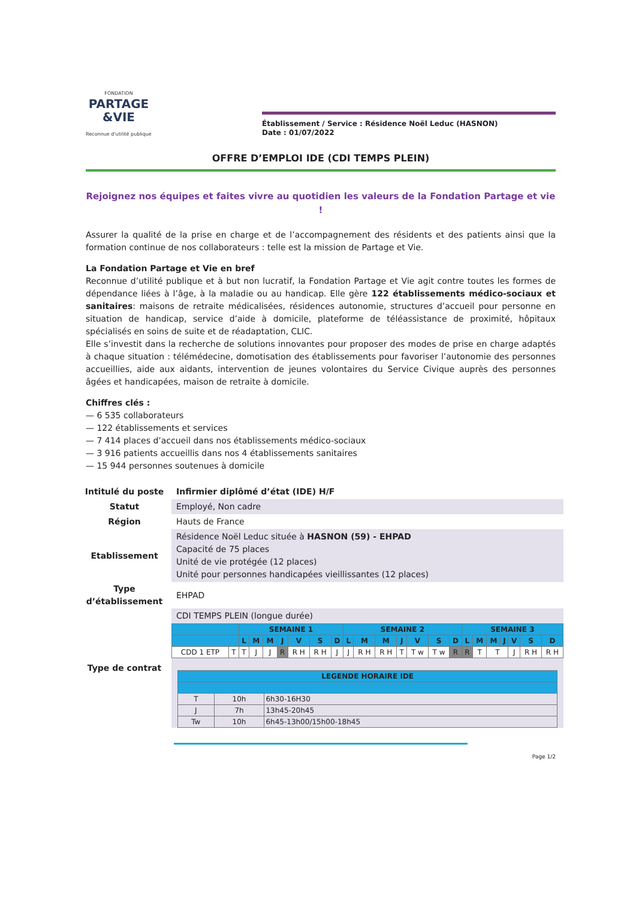FONDATION
PARTAGE
&VIE
Reconnue d'utilité publique
Établissement / Service : Résidence Noël Leduc (HASNON)
Date : 01/07/2022
OFFRE D’EMPLOI IDE (CDI TEMPS PLEIN)
Rejoignez nos équipes et faites vivre au quotidien les valeurs de la Fondation Partage et vie !
Assurer la qualité de la prise en charge et de l’accompagnement des résidents et des patients ainsi que la formation continue de nos collaborateurs : telle est la mission de Partage et Vie.
La Fondation Partage et Vie en bref
Reconnue d’utilité publique et à but non lucratif, la Fondation Partage et Vie agit contre toutes les formes de dépendance liées à l’âge, à la maladie ou au handicap. Elle gère 122 établissements médico-sociaux et sanitaires: maisons de retraite médicalisées, résidences autonomie, structures d’accueil pour personne en situation de handicap, service d’aide à domicile, plateforme de téléassistance de proximité, hôpitaux spécialisés en soins de suite et de réadaptation, CLIC.
Elle s’investit dans la recherche de solutions innovantes pour proposer des modes de prise en charge adaptés à chaque situation : télémédecine, domotisation des établissements pour favoriser l’autonomie des personnes accueillies, aide aux aidants, intervention de jeunes volontaires du Service Civique auprès des personnes âgées et handicapées, maison de retraite à domicile.
Chiffres clés :
— 6 535 collaborateurs
— 122 établissements et services
— 7 414 places d’accueil dans nos établissements médico-sociaux
— 3 916 patients accueillis dans nos 4 établissements sanitaires
— 15 944 personnes soutenues à domicile
| Intitulé du poste | Infirmier diplômé d’état (IDE) H/F |
| Statut | Employé, Non cadre |
| Région | Hauts de France |
| Etablissement | Résidence Noël Leduc située à HASNON (59) - EHPAD Capacité de 75 places Unité de vie protégée (12 places) Unité pour personnes handicapées vieillissantes (12 places) |
| Type d’établissement | EHPAD |
| Type de contrat | CDI TEMPS PLEIN (longue durée) / / / SEMAINE 1 / / / / / / / SEMAINE 2 / / / / / / / SEMAINE 3 / / / / / / / / --- / --- / --- / --- / --- / --- / --- / --- / --- / --- / --- / --- / --- / --- / --- / --- / --- / --- / --- / --- / --- / --- / --- / / / / L / M / M / J / V / S / D / L / M / M / J / V / S / D / L / M / M / J / V / S / D / / CDD 1 ETP / T / T / J / J / R / R H / R H / J / J / R H / R H / T / T w / T w / R / R / T / T / / J / R H / R H / / LEGENDE HORAIRE IDE / / / / --- / --- / --- / / T / 10h / 6h30-16H30 / / J / 7h / 13h45-20h45 / / Tw / 10h / 6h45-13h00/15h00-18h45 / |
Page 1/2